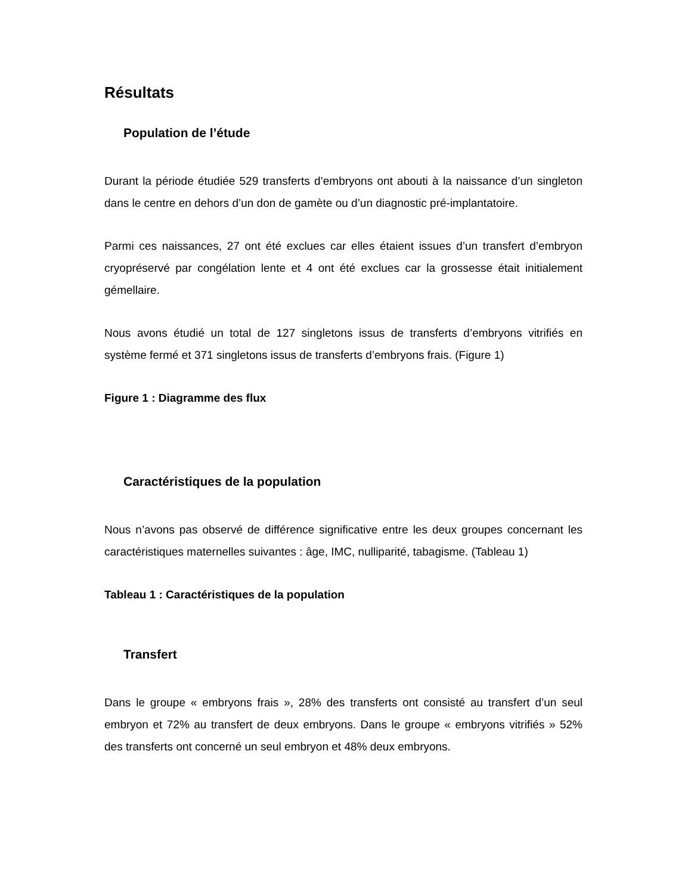Résultats
Population de l’étude
Durant la période étudiée 529 transferts d’embryons ont abouti à la naissance d’un singleton dans le centre en dehors d’un don de gamète ou d’un diagnostic pré-implantatoire.
Parmi ces naissances, 27 ont été exclues car elles étaient issues d’un transfert d’embryon cryopréservé par congélation lente et 4 ont été exclues car la grossesse était initialement gémellaire.
Nous avons étudié un total de 127 singletons issus de transferts d’embryons vitrifiés en système fermé et 371 singletons issus de transferts d’embryons frais. (Figure 1)
Figure 1 : Diagramme des flux
Caractéristiques de la population
Nous n’avons pas observé de différence significative entre les deux groupes concernant les caractéristiques maternelles suivantes : âge, IMC, nulliparité, tabagisme. (Tableau 1)
Tableau 1 : Caractéristiques de la population
Transfert
Dans le groupe « embryons frais », 28% des transferts ont consisté au transfert d’un seul embryon et 72% au transfert de deux embryons. Dans le groupe « embryons vitrifiés » 52% des transferts ont concerné un seul embryon et 48% deux embryons.